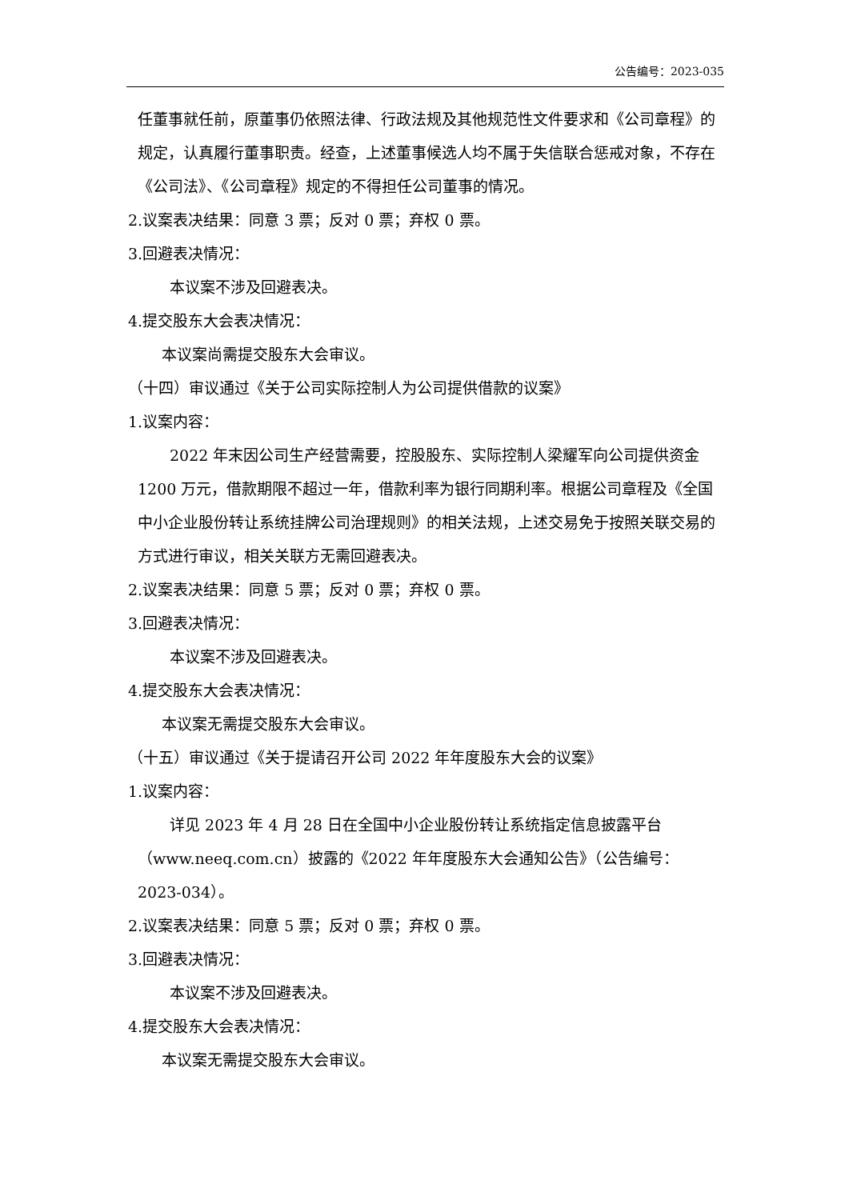公告编号：2023-035
任董事就任前，原董事仍依照法律、行政法规及其他规范性文件要求和《公司章程》的规定，认真履行董事职责。经查，上述董事候选人均不属于失信联合惩戒对象，不存在《公司法》、《公司章程》规定的不得担任公司董事的情况。
2.议案表决结果：同意 3 票；反对 0 票；弃权 0 票。
3.回避表决情况：
本议案不涉及回避表决。
4.提交股东大会表决情况：
本议案尚需提交股东大会审议。
（十四）审议通过《关于公司实际控制人为公司提供借款的议案》
1.议案内容：
2022 年末因公司生产经营需要，控股股东、实际控制人梁耀军向公司提供资金 1200 万元，借款期限不超过一年，借款利率为银行同期利率。根据公司章程及《全国中小企业股份转让系统挂牌公司治理规则》的相关法规，上述交易免于按照关联交易的方式进行审议，相关关联方无需回避表决。
2.议案表决结果：同意 5 票；反对 0 票；弃权 0 票。
3.回避表决情况：
本议案不涉及回避表决。
4.提交股东大会表决情况：
本议案无需提交股东大会审议。
（十五）审议通过《关于提请召开公司 2022 年年度股东大会的议案》
1.议案内容：
详见 2023 年 4 月 28 日在全国中小企业股份转让系统指定信息披露平台（www.neeq.com.cn）披露的《2022 年年度股东大会通知公告》（公告编号：2023-034）。
2.议案表决结果：同意 5 票；反对 0 票；弃权 0 票。
3.回避表决情况：
本议案不涉及回避表决。
4.提交股东大会表决情况：
本议案无需提交股东大会审议。